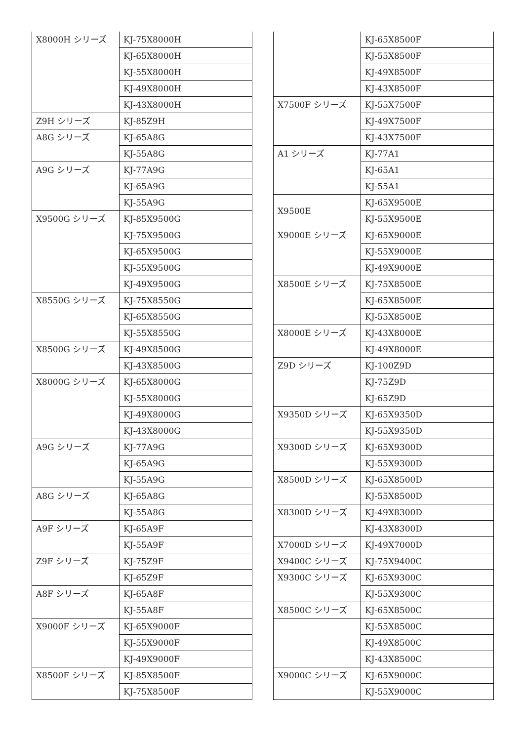| X8000H シリーズ | KJ-75X8000H |
| | KJ-65X8000H |
| | KJ-55X8000H |
| | KJ-49X8000H |
| | KJ-43X8000H |
| Z9H シリーズ | KJ-85Z9H |
| A8G シリーズ | KJ-65A8G |
| | KJ-55A8G |
| A9G シリーズ | KJ-77A9G |
| | KJ-65A9G |
| | KJ-55A9G |
| X9500G シリーズ | KJ-85X9500G |
| | KJ-75X9500G |
| | KJ-65X9500G |
| | KJ-55X9500G |
| | KJ-49X9500G |
| X8550G シリーズ | KJ-75X8550G |
| | KJ-65X8550G |
| | KJ-55X8550G |
| X8500G シリーズ | KJ-49X8500G |
| | KJ-43X8500G |
| X8000G シリーズ | KJ-65X8000G |
| | KJ-55X8000G |
| | KJ-49X8000G |
| | KJ-43X8000G |
| A9G シリーズ | KJ-77A9G |
| | KJ-65A9G |
| | KJ-55A9G |
| A8G シリーズ | KJ-65A8G |
| | KJ-55A8G |
| A9F シリーズ | KJ-65A9F |
| | KJ-55A9F |
| Z9F シリーズ | KJ-75Z9F |
| | KJ-65Z9F |
| A8F シリーズ | KJ-65A8F |
| | KJ-55A8F |
| X9000F シリーズ | KJ-65X9000F |
| | KJ-55X9000F |
| | KJ-49X9000F |
| X8500F シリーズ | KJ-85X8500F |
| | KJ-75X8500F |
| | KJ-65X8500F |
| | KJ-55X8500F |
| | KJ-49X8500F |
| | KJ-43X8500F |
| X7500F シリーズ | KJ-55X7500F |
| | KJ-49X7500F |
| | KJ-43X7500F |
| A1 シリーズ | KJ-77A1 |
| | KJ-65A1 |
| | KJ-55A1 |
| X9500E | KJ-65X9500E |
| | KJ-55X9500E |
| X9000E シリーズ | KJ-65X9000E |
| | KJ-55X9000E |
| | KJ-49X9000E |
| X8500E シリーズ | KJ-75X8500E |
| | KJ-65X8500E |
| | KJ-55X8500E |
| X8000E シリーズ | KJ-43X8000E |
| | KJ-49X8000E |
| Z9D シリーズ | KJ-100Z9D |
| | KJ-75Z9D |
| | KJ-65Z9D |
| X9350D シリーズ | KJ-65X9350D |
| | KJ-55X9350D |
| X9300D シリーズ | KJ-65X9300D |
| | KJ-55X9300D |
| X8500D シリーズ | KJ-65X8500D |
| | KJ-55X8500D |
| X8300D シリーズ | KJ-49X8300D |
| | KJ-43X8300D |
| X7000D シリーズ | KJ-49X7000D |
| X9400C シリーズ | KJ-75X9400C |
| X9300C シリーズ | KJ-65X9300C |
| | KJ-55X9300C |
| X8500C シリーズ | KJ-65X8500C |
| | KJ-55X8500C |
| | KJ-49X8500C |
| | KJ-43X8500C |
| X9000C シリーズ | KJ-65X9000C |
| | KJ-55X9000C |